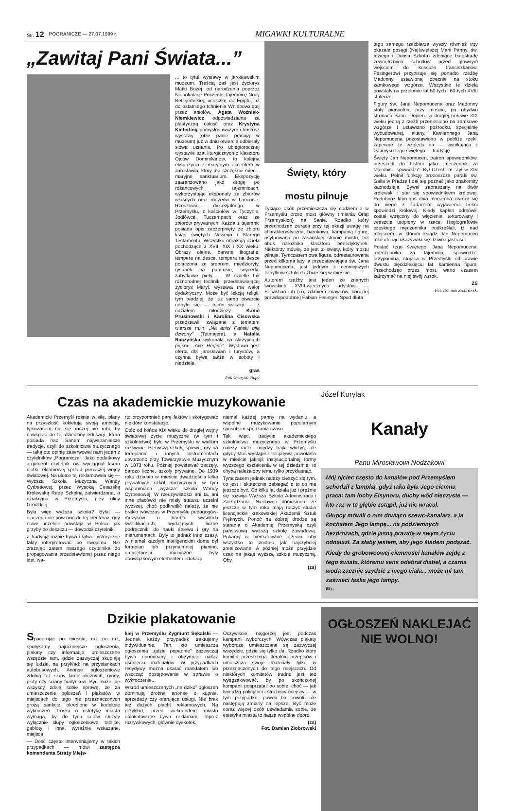Str. 12 POGRANICZE — 27.07.1999 r. MIGAWKI KULTURALNE
„Zawitaj Pani Świata...”
... to tytuł wystawy w jarosławskim muzeum. Treścią zaś jest życiorys Matki Bożej; od narodzenia poprzez Niepokalane Poczęcie, tajemnicę Nocy Betlejemskiej, ucieczkę do Egiptu, aż do ostatniego tchnienia Wniebowziętej przez aniołów. Agata Woźniak-Niemkiewicz odpowiedzialna za plastyczną całość oraz Krystyna Kieferling pomysłodawczyni i kustosz wystawy (obie panie pracują w muzeum) już w dniu otwarcia odbierały słowa uznania. Po ubiegłorocznej wystawie szat liturgicznych z klasztoru Ojców Dominikanów, to kolejna ekspozycja z maryjnym akcentem w Jarosławiu, który ma szczęście mieć... maryjne sanktuarium. Ekspozycję zaaranżowano jako drogę po różańcowych tajemnicach, wykorzystując eksponaty ze zbiorów własnych oraz muzeów w Łańcucie, Rzeszowie, diecezjalnego w Przemyślu, z kościołów w Tyczynie, Jodłówce, Tuczempach oraz ze zbiorów prywatnych. Każda z tajemnic posiada opis zaczerpnięty ze zbioru ksiąg świętych Nowego i Starego Testamentu. Wszystko obrazują dzieła pochodzące z XVII, XIX i XX wieku. Obrazy olejne, barwne litografie, tempera na desce, tempera na desce połączona ze srebrem, miedzioryty, rysunek na papirusie, snycerki, zabytkowe piety... . W świetle tak różnorodnej techniki przedstawiającej życiorys Maryi, wystawa ma walor dydaktyczny. Może być lekcją religii, tym bardziej, że juz samo otwarcie odbyło się — mimo wakacji — z udziałem młodzieży. Kamil Prusinowski i Karolina Cisowska przedstawili związane z tematem wiersze m.in. „Na anioł Pański biją dzwony” (Tetmajera), a Natalia Raczyńska wykonała na skrzypcach piękne „Ave Regine”. Wystawa jest ofertą dla jarosławian i turystów, a czynna bywa także w soboty i niedziele.
gras
Fot. Grażyna Stopa
Święty, który
mostu pilnuje
Tysiące osób przemieszcza się codziennie w Przemyślu przez most główny (imienia Orląt Przemyskich) na Sanie. Rzadko który przechodzeń zwraca przy tej okazji uwagę na charakterystyczną, barokową, kampanią figurę, usytuowaną po zasańskiej stronie mostu, tuż obok narożnika klasztoru benedyktynek. Niektórzy mówią, że jest to święty, który mostu pilnuje. Tymczasem owa figura, odrestaurowana przed kilkoma laty, a przedstawiająca św. Jana Nepomucena, jest jednym z cenniejszych zabytków sztuki rzeźbiarskiej w mieście.
Autorem rzeźby jest jeden ze znanych lwowskich XVIII-wiecznych artystów — Sebastian lub (co, zdaniem znawców, bardziej prawdopodobne) Fabian Fesinger. Spod dłuta
tego samego rzeźbiarza wyszły również trzy okazałe posągi (Najświętszej Marii Panny, św. Idziego i Dunsa Szkota) zdobiące balustradę zewnętrznych schodów przed głównym wejściem do kościoła franciszkanów. Fesingerowi przypisuje się ponadto rzeźbę Madonny ustawioną obecnie na stoku zamkowego wzgórza. Wszystkie te dzieła powstały na przełomie lat 50-tych i 60-tych XVIII stulecia.
Figury św. Jana Nepomucena oraz Madonny stały pierwotnie przy moście, po obydwu stronach Sanu. Dopiero w drugiej połowie XIX wieku jedną z rzeźb przeniesiono na zamkowe wzgórze i ustawiono pośrodku, specjalnie wybudowanej, altany. Kamiennego Jana Nepomucena pozostawiono w pobliżu rzeki, zapewne ze względu na — wynikającą z życiorysu tego świętego — tradycję.
Święty Jan Nepomucen, patron spowiedników, przeszedł do historii jako „męczennik za tajemnicę spowiedzi”. Był Czechem. Żył w XIV wieku. Pełnił funkcję proboszcza parafii św. Galla w Pradze i dał się poznać jako znakomity kaznodzieja. Bywał zapraszany na dwór królewski i stał się spowiednikiem królowej. Podobnoż któregoś dnia monarcha zwrócił się do niego z żądaniem wyjawienia treści spowiedzi królowej. Kiedy kapłan odmówił, został wtrącony do więzienia, torturowany i wreszcie utopiony w rzece. Hagiografowie czeskiego męczennika podkreślali, iż nad miejscem, w którym ksiądz Jan Nepomucen miał utonąć ukazywała się dziwna jasność.
Postać tego świętego, Jana Nepomucena, „męczennika za tajemnicę spowiedzi”, przypomina, stojąca w Przemyślu od prawie dwustu pięćdziesięciu lat, kamienna figura. Przechodząc przez most, warto czasem zatrzymać na niej swój wzrok.
ZS
Fot. Damian Ziobrowski
Czas na akademickie muzykowanie
Akademicki Przemyśl rośnie w siłę, plany na przyszłość kokietują swoją ambicją, tymczasem nic się raczej nie robi, by nawiązać do tej dziedziny edukacji, która posiada nad Sanem najwspanialsze tradycje, czyli do szkolnictwa muzycznego — taką oto opinię zaserwował nam jeden z czytelników „Pogranicza”. Jako dodatkowy argument czytelnik ów wyciągnął ksero ulotki reklamowej sprzed pierwszej wojny światowej. Na ulotce tej reklamowała się — Wyższa Szkoła Muzyczna Wandy Cyrbesowej, przez Wysoką Cesarską Królewską Radę Szkolną zatwierdzona, a działająca w Przemyślu, przy ulicy Grodzkiej.
Była więc wyższa szkoła? Była! — dlaczego nie powrócić do tej idei teraz, gdy nowe uczelnie powstają w Polsce jak grzyby po deszczu — dowodził czytelnik.
Z tradycją różnie bywa i łatwo historyczne fakty interpretować po swojemu. Nie zrażając zatem naszego czytelnika do propagowania przedstawionej przez niego idei, wa-
rto przypomnieć parę faktów i skorygować niektóre konstatacje.
Otóż od końca XIX wieku do drugiej wojny światowej życie muzyczne (w tym i szkolnictwo) było w Przemyślu w wielkim rozkwicie. Pierwszą szkołę śpiewu, gry na fortepianie i innych instrumentach utworzono przy Towarzystwie Muzycznym w 1873 roku. Później powstawać zaczęły, bardzo liczne, szkoły prywatne. Do 1939 roku działało w mieście dwadzieścia kilka prywatnych szkół muzycznych, w tym wspomniana „wyższa” szkoła Wandy Cyrbesowej. W rzeczywistości ani ta, ani inne placówki nie miały statusu uczelni wyższej, choć podkreślić należy, że nie brakło wówczas w Przemyślu pedagogów-muzyków o bardzo wysokich kwalifikacjach, wydających liczne podręczniki do nauki śpiewu i gry na instrumentach. Były to jednak inne czasy, w niemal każdym inteligenckim domu był fortepian lub przynajmniej pianino, umiejętności muzyczne były obowiązkowym elementem edukacji
niemal każdej panny na wydaniu, a wspólne muzykowanie popularnym sposobem spędzania czasu.
Tak więc, tradycje akademickiego szkolnictwa muzycznego w Przemyślu należy raczej między bajki włożyć, ale gdyby ktoś wystąpił z inicjatywą powołania w mieście jakiejś instytucjonalnej formy wyższego kształcenia w tej dziedzinie, to chyba należałoby temu tylko przyklasnąć.
Tymczasem jednak należy cieszyć się tym, co jest i skutecznie zabiegać o to co ma jeszcze być. Od kilku lat działa już i prężnie się rozwija Wyższa Szkoła Administracji i Zarządzania. Niedawno doniesiono, że jeszcze w tym roku mają ruszyć studia licencjackie krakowskiej Akademii Sztuk Pięknych. Ponoć na dobrej drodze są starania o Akademię Przemyską czyli państwową wyższą szkołę zawodową. Pukamy w niemalowane drzewo, oby wszystko to zostało jak najszybciej zrealizowane. A później może przyjdzie czas na jakąś wyższą szkołę muzyczną. Oby.
(zs)
Józef Kurylak
Kanały
Panu Mirosławowi Nodżakowi
Mój ojciec często do kanałów pod Przemyślem schodził z lampką, gdyż taka była Jego ciemna praca: tam lochy Elsynoru, duchy wód nieczyste — kto raz w te głębie zstąpił, już nie wracał.
Głupcy mówili o nim drwiąco szewc-kanalarz, a ja kochałem Jego lampę... na podziemnych bezdrożach, gdzie jasną prawdę w swym życiu odnalazł. Za słaby jestem, aby jego śladem podążać.
Kiedy do grobowcowej ciemności kanałów zejdę z tego świata, któremu sens odebrał diabeł, a czarna woda zacznie szydzić z mego ciała... może mi tam zaświeci łaska jego lampy.
99 r.
Dzikie plakatowanie
Spacerując po mieście, raz po raz, spotykamy najróżniejsze ogłoszenia, plakaty czy informacje, umieszczane wszędzie tam, gdzie zazwyczaj skupiają się ludzie, na przykład: na przystankach autobusowych. Anonse ogłoszeniowe zdobią też słupy lamp ulicznych, rynny, płoty czy ściany budynków. Być może nie wszyscy zdają sobie sprawę, że za umieszczenie ogłoszeń i plakatów w miejscach do tego nie przeznaczonych grożą sankcje, określone w kodeksie wykroczeń. Troska o estetykę miasta wymaga, by do tych celów służyły wyłącznie słupy ogłoszeniowe, tablice, gabloty i inne, wyraźnie wskazane, miejsca.
— Dość często interweniujemy w takich przypadkach — mówi zastępca komendanta Straży Miejs-
kiej w Przemyślu Zygmunt Sękalski — Jednak każdy przypadek traktujemy indywidualnie. Ten, kto umieszcza ogłoszenia „gdzie popadnie” zazwyczaj bywa upominany i otrzymuje nakaz usunięcia materiałów. W przypadkach recydywy można ukarać mandatem lub wszcząć postępowanie w sprawie o wykroczenie...
Wśród umieszczanych „na dziko” ogłoszeń dominują drobne anonse o kupnie, sprzedaży czy oferujące usługi. Nie brak też dużych płacht reklamowych. Na przykład, przed wekeendem miasto oplakatowane bywa reklamami imprez rozrywkowych, głównie dyskotek.
Oczywiście, najgorzej jest podczas kampanii wyborczych. Wówczas plakaty wyborcze umieszczane są zazwyczaj wszędzie, gdzie się tylko da. Rzadko który komitet przestrzega literalnie przepisów i umieszcza swoje materiały tylko w przeznaczonych do tego miejscach. Od niektórych komitetów trudno jest też wyegzekwować, by po skończonej kompanii posprzątali po sobie, choć — jak twierdzą policjanci i strażnicy miejscy — w tym przypadku, powoli bo powoli, ale następują zmiany na lepsze. Być może coraz więcej osób uświadamia sobie, że estetyka miasta to nasze wspólne dobro.
(zs)
Fot. Damian Ziobrowski
OGŁOSZEŃ NAKLEJAĆ
NIE WOLNO!